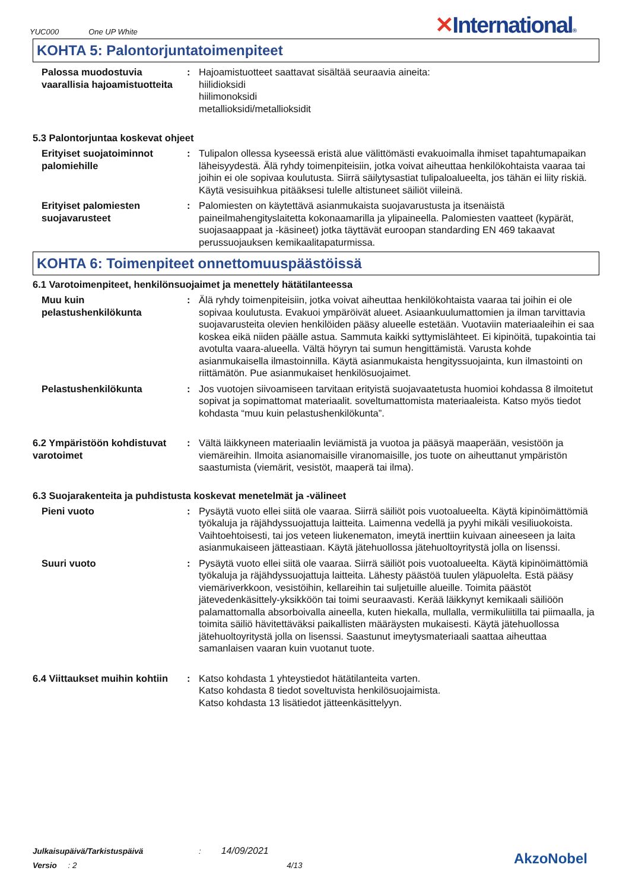YUC000 One UP White
✕International®
KOHTA 5: Palontorjuntatoimenpiteet
Palossa muodostuvia vaarallisia hajoamistuotteita
: Hajoamistuotteet saattavat sisältää seuraavia aineita:
hiilidioksidi
hiilimonoksidi
metallioksidi/metallioksidit
5.3 Palontorjuntaa koskevat ohjeet
Erityiset suojatoiminnot palomiehille
: Tulipalon ollessa kyseessä eristä alue välittömästi evakuoimalla ihmiset tapahtumapaikan läheisyydestä. Älä ryhdy toimenpiteisiin, jotka voivat aiheuttaa henkilökohtaista vaaraa tai joihin ei ole sopivaa koulutusta. Siirrä säilytysastiat tulipaloalueelta, jos tähän ei liity riskiä. Käytä vesisuihkua pitääksesi tulelle altistuneet säiliöt viileinä.
Erityiset palomiesten suojavarusteet
: Palomiesten on käytettävä asianmukaista suojavarustusta ja itsenäistä paineilmahengityslaitetta kokonaamarilla ja ylipaineella. Palomiesten vaatteet (kypärät, suojasaappaat ja -käsineet) jotka täyttävät euroopan standarding EN 469 takaavat perussuojauksen kemikaalitapaturmissa.
KOHTA 6: Toimenpiteet onnettomuuspäästöissä
6.1 Varotoimenpiteet, henkilönsuojaimet ja menettely hätätilanteessa
Muu kuin pelastushenkilökunta
: Älä ryhdy toimenpiteisiin, jotka voivat aiheuttaa henkilökohtaista vaaraa tai joihin ei ole sopivaa koulutusta. Evakuoi ympäröivät alueet. Asiaankuulumattomien ja ilman tarvittavia suojavarusteita olevien henkilöiden pääsy alueelle estetään. Vuotaviin materiaaleihin ei saa koskea eikä niiden päälle astua. Sammuta kaikki syttymislähteet. Ei kipinöitä, tupakointia tai avotulta vaara-alueella. Vältä höyryn tai sumun hengittämistä. Varusta kohde asianmukaisella ilmastoinnilla. Käytä asianmukaista hengityssuojainta, kun ilmastointi on riittämätön. Pue asianmukaiset henkilösuojaimet.
Pelastushenkilökunta : Jos vuotojen siivoamiseen tarvitaan erityistä suojavaatetusta huomioi kohdassa 8 ilmoitetut sopivat ja sopimattomat materiaalit. soveltumattomista materiaaleista. Katso myös tiedot kohdasta “muu kuin pelastushenkilökunta”.
6.2 Ympäristöön kohdistuvat varotoimet
: Vältä läikkyneen materiaalin leviämistä ja vuotoa ja pääsyä maaperään, vesistöön ja viemäreihin. Ilmoita asianomaisille viranomaisille, jos tuote on aiheuttanut ympäristön saastumista (viemärit, vesistöt, maaperä tai ilma).
6.3 Suojarakenteita ja puhdistusta koskevat menetelmät ja -välineet
Pieni vuoto : Pysäytä vuoto ellei siitä ole vaaraa. Siirrä säiliöt pois vuotoalueelta. Käytä kipinöimättömiä työkaluja ja räjähdyssuojattuja laitteita. Laimenna vedellä ja pyyhi mikäli vesiliuokoista. Vaihtoehtoisesti, tai jos veteen liukenematon, imeytä inerttiin kuivaan aineeseen ja laita asianmukaiseen jätteastiaan. Käytä jätehuollossa jätehuoltoyritystä jolla on lisenssi.
Suuri vuoto : Pysäytä vuoto ellei siitä ole vaaraa. Siirrä säiliöt pois vuotoalueelta. Käytä kipinöimättömiä työkaluja ja räjähdyssuojattuja laitteita. Lähesty päästöä tuulen yläpuolelta. Estä pääsy viemäriverkkoon, vesistöihin, kellareihin tai suljetuille alueille. Toimita päästöt jätevedenkäsittely-yksikköön tai toimi seuraavasti. Kerää läikkynyt kemikaali säiliöön palamattomalla absorboivalla aineella, kuten hiekalla, mullalla, vermikuliitilla tai piimaalla, ja toimita säiliö hävitettäväksi paikallisten määräysten mukaisesti. Käytä jätehuollossa jätehuoltoyritystä jolla on lisenssi. Saastunut imeytysmateriaali saattaa aiheuttaa samanlaisen vaaran kuin vuotanut tuote.
6.4 Viittaukset muihin kohtiin
: Katso kohdasta 1 yhteystiedot hätätilanteita varten.
Katso kohdasta 8 tiedot soveltuvista henkilösuojaimista.
Katso kohdasta 13 lisätiedot jätteenkäsittelyyn.
Julkaisupäivä/Tarkistuspäivä : 14/09/2021
Versio : 2 4/13
AkzoNobel